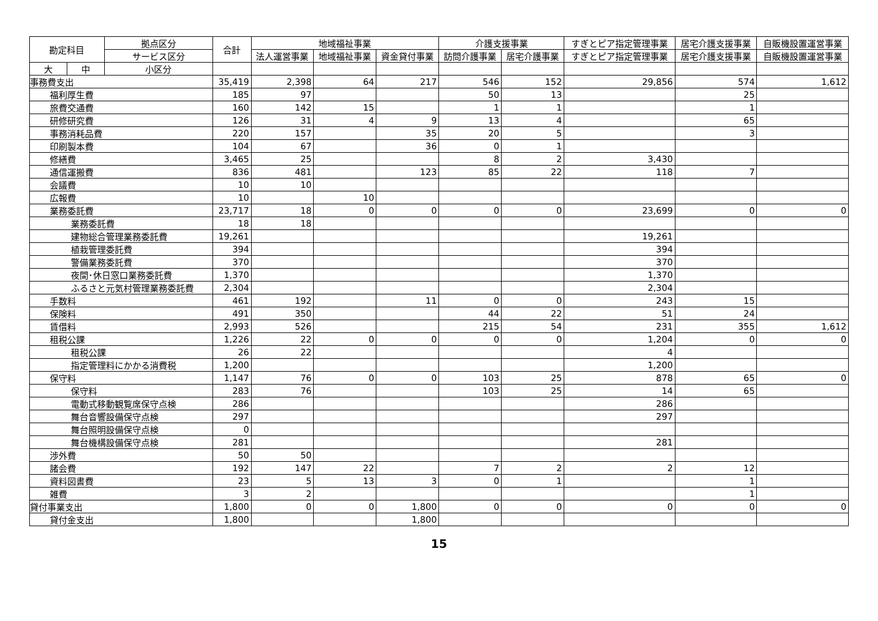| 勘定科目 | | 拠点区分 | 合計 | 地域福祉事業 | | | 介護支援事業 | | すぎとピア指定管理事業 | 居宅介護支援事業 | 自販機設置運営事業 |
| --- | --- | --- | --- | --- | --- | --- | --- | --- | --- | --- | --- |
| | | サービス区分 | | 法人運営事業 | 地域福祉事業 | 資金貸付事業 | 訪問介護事業 | 居宅介護事業 | すぎとピア指定管理事業 | 居宅介護支援事業 | 自販機設置運営事業 |
| 大 | 中 | 小区分 | | | | | | | | | |
| 事務費支出 | | | 35,419 | 2,398 | 64 | 217 | 546 | 152 | 29,856 | 574 | 1,612 |
| 福利厚生費 | | | 185 | 97 | | | 50 | 13 | | 25 | |
| 旅費交通費 | | | 160 | 142 | 15 | | 1 | 1 | | 1 | |
| 研修研究費 | | | 126 | 31 | 4 | 9 | 13 | 4 | | 65 | |
| 事務消耗品費 | | | 220 | 157 | | 35 | 20 | 5 | | 3 | |
| 印刷製本費 | | | 104 | 67 | | 36 | 0 | 1 | | | |
| 修繕費 | | | 3,465 | 25 | | | 8 | 2 | 3,430 | | |
| 通信運搬費 | | | 836 | 481 | | 123 | 85 | 22 | 118 | 7 | |
| 会議費 | | | 10 | 10 | | | | | | | |
| 広報費 | | | 10 | | 10 | | | | | | |
| 業務委託費 | | | 23,717 | 18 | 0 | 0 | 0 | 0 | 23,699 | 0 | 0 |
| 業務委託費 | | | 18 | 18 | | | | | | | |
| 建物総合管理業務委託費 | | | 19,261 | | | | | | 19,261 | | |
| 植栽管理委託費 | | | 394 | | | | | | 394 | | |
| 警備業務委託費 | | | 370 | | | | | | 370 | | |
| 夜間･休日窓口業務委託費 | | | 1,370 | | | | | | 1,370 | | |
| ふるさと元気村管理業務委託費 | | | 2,304 | | | | | | 2,304 | | |
| 手数料 | | | 461 | 192 | | 11 | 0 | 0 | 243 | 15 | |
| 保険料 | | | 491 | 350 | | | 44 | 22 | 51 | 24 | |
| 賃借料 | | | 2,993 | 526 | | | 215 | 54 | 231 | 355 | 1,612 |
| 租税公課 | | | 1,226 | 22 | 0 | 0 | 0 | 0 | 1,204 | 0 | 0 |
| 租税公課 | | | 26 | 22 | | | | | 4 | | |
| 指定管理料にかかる消費税 | | | 1,200 | | | | | | 1,200 | | |
| 保守料 | | | 1,147 | 76 | 0 | 0 | 103 | 25 | 878 | 65 | 0 |
| 保守料 | | | 283 | 76 | | | 103 | 25 | 14 | 65 | |
| 電動式移動観覧席保守点検 | | | 286 | | | | | | 286 | | |
| 舞台音響設備保守点検 | | | 297 | | | | | | 297 | | |
| 舞台照明設備保守点検 | | | 0 | | | | | | | | |
| 舞台機構設備保守点検 | | | 281 | | | | | | 281 | | |
| 渉外費 | | | 50 | 50 | | | | | | | |
| 諸会費 | | | 192 | 147 | 22 | | 7 | 2 | 2 | 12 | |
| 資料図書費 | | | 23 | 5 | 13 | 3 | 0 | 1 | | 1 | |
| 雑費 | | | 3 | 2 | | | | | | 1 | |
| 貸付事業支出 | | | 1,800 | 0 | 0 | 1,800 | 0 | 0 | 0 | 0 | 0 |
| 貸付金支出 | | | 1,800 | | | 1,800 | | | | | |
15